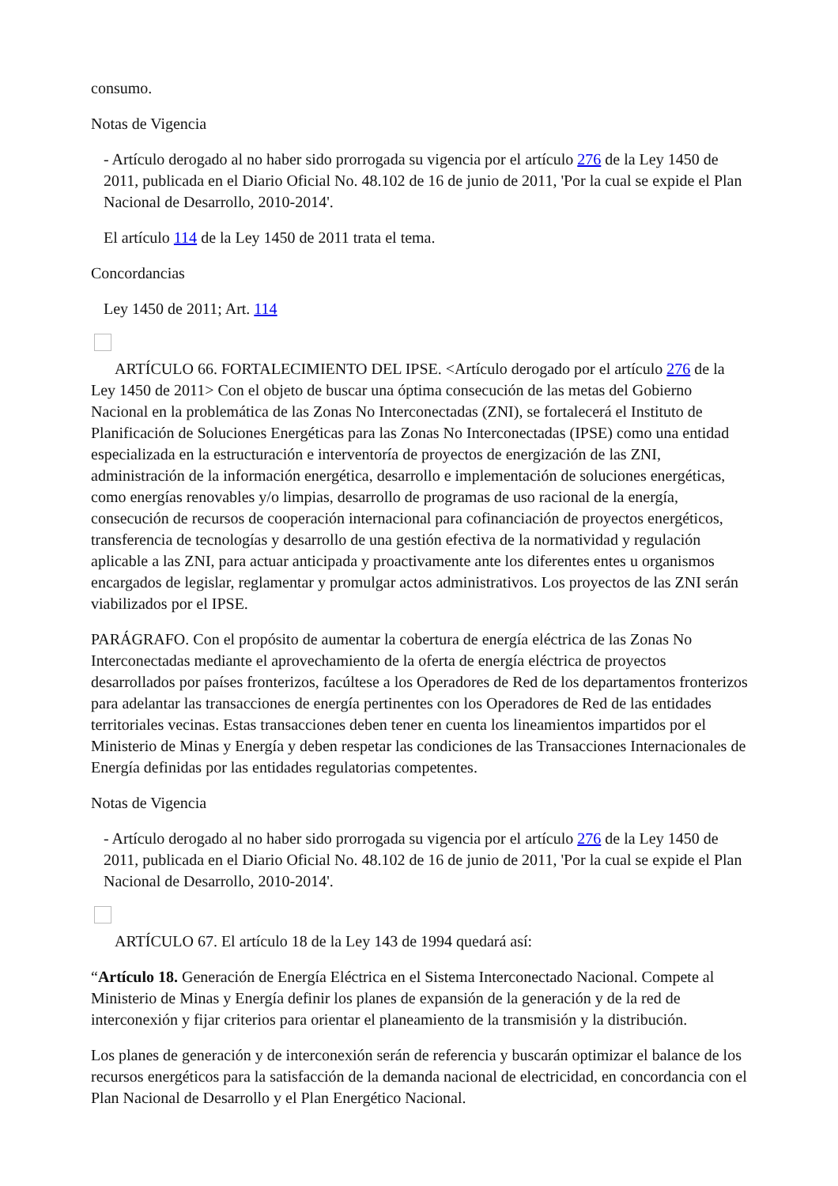consumo.
Notas de Vigencia
- Artículo derogado al no haber sido prorrogada su vigencia por el artículo 276 de la Ley 1450 de 2011, publicada en el Diario Oficial No. 48.102 de 16 de junio de 2011, 'Por la cual se expide el Plan Nacional de Desarrollo, 2010-2014'.
El artículo 114 de la Ley 1450 de 2011 trata el tema.
Concordancias
Ley 1450 de 2011; Art. 114
ARTÍCULO 66. FORTALECIMIENTO DEL IPSE. <Artículo derogado por el artículo 276 de la Ley 1450 de 2011> Con el objeto de buscar una óptima consecución de las metas del Gobierno Nacional en la problemática de las Zonas No Interconectadas (ZNI), se fortalecerá el Instituto de Planificación de Soluciones Energéticas para las Zonas No Interconectadas (IPSE) como una entidad especializada en la estructuración e interventoría de proyectos de energización de las ZNI, administración de la información energética, desarrollo e implementación de soluciones energéticas, como energías renovables y/o limpias, desarrollo de programas de uso racional de la energía, consecución de recursos de cooperación internacional para cofinanciación de proyectos energéticos, transferencia de tecnologías y desarrollo de una gestión efectiva de la normatividad y regulación aplicable a las ZNI, para actuar anticipada y proactivamente ante los diferentes entes u organismos encargados de legislar, reglamentar y promulgar actos administrativos. Los proyectos de las ZNI serán viabilizados por el IPSE.
PARÁGRAFO. Con el propósito de aumentar la cobertura de energía eléctrica de las Zonas No Interconectadas mediante el aprovechamiento de la oferta de energía eléctrica de proyectos desarrollados por países fronterizos, facúltese a los Operadores de Red de los departamentos fronterizos para adelantar las transacciones de energía pertinentes con los Operadores de Red de las entidades territoriales vecinas. Estas transacciones deben tener en cuenta los lineamientos impartidos por el Ministerio de Minas y Energía y deben respetar las condiciones de las Transacciones Internacionales de Energía definidas por las entidades regulatorias competentes.
Notas de Vigencia
- Artículo derogado al no haber sido prorrogada su vigencia por el artículo 276 de la Ley 1450 de 2011, publicada en el Diario Oficial No. 48.102 de 16 de junio de 2011, 'Por la cual se expide el Plan Nacional de Desarrollo, 2010-2014'.
ARTÍCULO 67. El artículo 18 de la Ley 143 de 1994 quedará así:
“Artículo 18. Generación de Energía Eléctrica en el Sistema Interconectado Nacional. Compete al Ministerio de Minas y Energía definir los planes de expansión de la generación y de la red de interconexión y fijar criterios para orientar el planeamiento de la transmisión y la distribución.
Los planes de generación y de interconexión serán de referencia y buscarán optimizar el balance de los recursos energéticos para la satisfacción de la demanda nacional de electricidad, en concordancia con el Plan Nacional de Desarrollo y el Plan Energético Nacional.